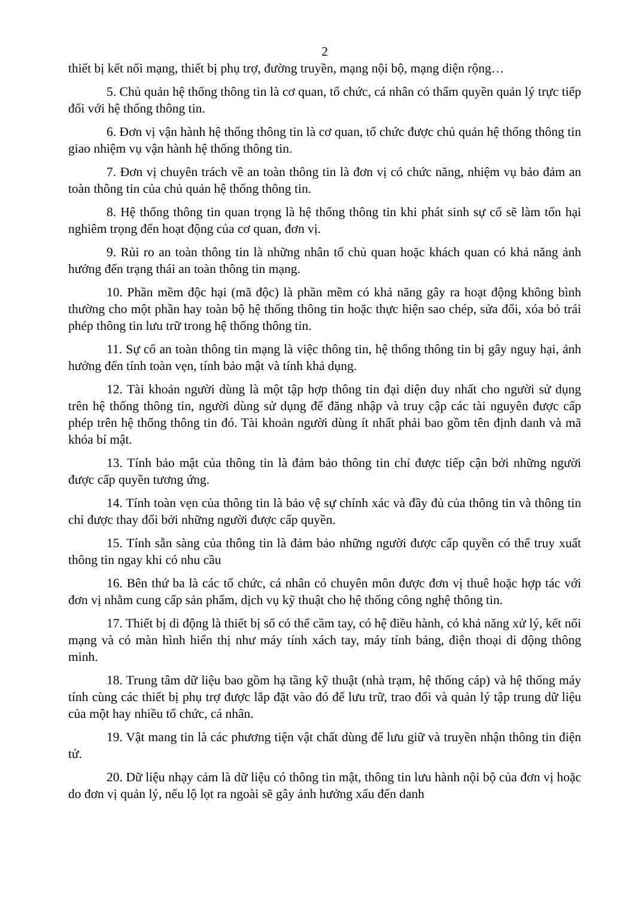2
thiết bị kết nối mạng, thiết bị phụ trợ, đường truyền, mạng nội bộ, mạng diện rộng…
5. Chủ quản hệ thống thông tin là cơ quan, tổ chức, cá nhân có thẩm quyền quản lý trực tiếp đối với hệ thống thông tin.
6. Đơn vị vận hành hệ thống thông tin là cơ quan, tổ chức được chủ quản hệ thống thông tin giao nhiệm vụ vận hành hệ thống thông tin.
7. Đơn vị chuyên trách về an toàn thông tin là đơn vị có chức năng, nhiệm vụ bảo đảm an toàn thông tin của chủ quản hệ thống thông tin.
8. Hệ thống thông tin quan trọng là hệ thống thông tin khi phát sinh sự cố sẽ làm tổn hại nghiêm trọng đến hoạt động của cơ quan, đơn vị.
9. Rủi ro an toàn thông tin là những nhân tố chủ quan hoặc khách quan có khả năng ảnh hưởng đến trạng thái an toàn thông tin mạng.
10. Phần mềm độc hại (mã độc) là phần mềm có khả năng gây ra hoạt động không bình thường cho một phần hay toàn bộ hệ thống thông tin hoặc thực hiện sao chép, sửa đổi, xóa bỏ trái phép thông tin lưu trữ trong hệ thống thông tin.
11. Sự cố an toàn thông tin mạng là việc thông tin, hệ thống thông tin bị gây nguy hại, ảnh hưởng đến tính toàn vẹn, tính bảo mật và tính khả dụng.
12. Tài khoản người dùng là một tập hợp thông tin đại diện duy nhất cho người sử dụng trên hệ thống thông tin, người dùng sử dụng để đăng nhập và truy cập các tài nguyên được cấp phép trên hệ thống thông tin đó. Tài khoản người dùng ít nhất phải bao gồm tên định danh và mã khóa bí mật.
13. Tính bảo mật của thông tin là đảm bảo thông tin chỉ được tiếp cận bởi những người được cấp quyền tương ứng.
14. Tính toàn vẹn của thông tin là bảo vệ sự chính xác và đầy đủ của thông tin và thông tin chỉ được thay đổi bởi những người được cấp quyền.
15. Tính sẵn sàng của thông tin là đảm bảo những người được cấp quyền có thể truy xuất thông tin ngay khi có nhu cầu
16. Bên thứ ba là các tổ chức, cá nhân có chuyên môn được đơn vị thuê hoặc hợp tác với đơn vị nhằm cung cấp sản phẩm, dịch vụ kỹ thuật cho hệ thống công nghệ thông tin.
17. Thiết bị di động là thiết bị số có thể cầm tay, có hệ điều hành, có khả năng xử lý, kết nối mạng và có màn hình hiển thị như máy tính xách tay, máy tính bảng, điện thoại di động thông minh.
18. Trung tâm dữ liệu bao gồm hạ tầng kỹ thuật (nhà trạm, hệ thống cáp) và hệ thống máy tính cùng các thiết bị phụ trợ được lắp đặt vào đó để lưu trữ, trao đổi và quản lý tập trung dữ liệu của một hay nhiều tổ chức, cá nhân.
19. Vật mang tin là các phương tiện vật chất dùng để lưu giữ và truyền nhận thông tin điện tử.
20. Dữ liệu nhạy cảm là dữ liệu có thông tin mật, thông tin lưu hành nội bộ của đơn vị hoặc do đơn vị quản lý, nếu lộ lọt ra ngoài sẽ gây ảnh hưởng xấu đến danh